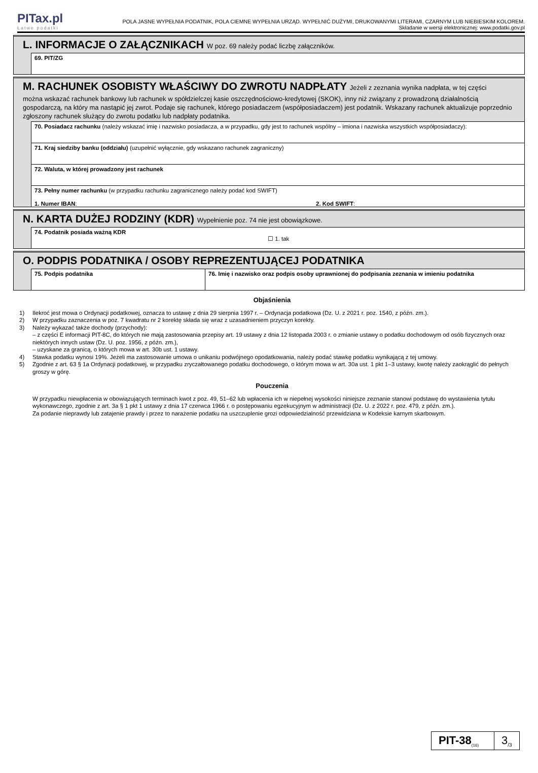PITax.pl
Łatwe podatki
POLA JASNE WYPEŁNIA PODATNIK, POLA CIEMNE WYPEŁNIA URZĄD. WYPEŁNIĆ DUŻYMI, DRUKOWANYMI LITERAMI, CZARNYM LUB NIEBIESKIM KOLOREM.
Składanie w wersji elektronicznej: www.podatki.gov.pl
L. INFORMACJE O ZAŁĄCZNIKACH W poz. 69 należy podać liczbę załączników.
69. PIT/ZG
M. RACHUNEK OSOBISTY WŁAŚCIWY DO ZWROTU NADPŁATY Jeżeli z zeznania wynika nadpłata, w tej części
można wskazać rachunek bankowy lub rachunek w spółdzielczej kasie oszczędnościowo-kredytowej (SKOK), inny niż związany z prowadzoną działalnością gospodarczą, na który ma nastąpić jej zwrot. Podaje się rachunek, którego posiadaczem (współposiadaczem) jest podatnik. Wskazany rachunek aktualizuje poprzednio zgłoszony rachunek służący do zwrotu podatku lub nadpłaty podatnika.
70. Posiadacz rachunku (należy wskazać imię i nazwisko posiadacza, a w przypadku, gdy jest to rachunek wspólny – imiona i nazwiska wszystkich współposiadaczy):
71. Kraj siedziby banku (oddziału) (uzupełnić wyłącznie, gdy wskazano rachunek zagraniczny)
72. Waluta, w której prowadzony jest rachunek
73. Pełny numer rachunku (w przypadku rachunku zagranicznego należy podać kod SWIFT)
1. Numer IBAN: 2. Kod SWIFT:
N. KARTA DUŻEJ RODZINY (KDR) Wypełnienie poz. 74 nie jest obowiązkowe.
74. Podatnik posiada ważną KDR
☐ 1. tak
O. PODPIS PODATNIKA / OSOBY REPREZENTUJĄCEJ PODATNIKA
75. Podpis podatnika 76. Imię i nazwisko oraz podpis osoby uprawnionej do podpisania zeznania w imieniu podatnika
Objaśnienia
1) Ilekroć jest mowa o Ordynacji podatkowej, oznacza to ustawę z dnia 29 sierpnia 1997 r. – Ordynacja podatkowa (Dz. U. z 2021 r. poz. 1540, z późn. zm.).
2) W przypadku zaznaczenia w poz. 7 kwadratu nr 2 korektę składa się wraz z uzasadnieniem przyczyn korekty.
3) Należy wykazać także dochody (przychody):
– z części E informacji PIT-8C, do których nie mają zastosowania przepisy art. 19 ustawy z dnia 12 listopada 2003 r. o zmianie ustawy o podatku dochodowym od osób fizycznych oraz niektórych innych ustaw (Dz. U. poz. 1956, z późn. zm.),
– uzyskane za granicą, o których mowa w art. 30b ust. 1 ustawy.
4) Stawka podatku wynosi 19%. Jeżeli ma zastosowanie umowa o unikaniu podwójnego opodatkowania, należy podać stawkę podatku wynikającą z tej umowy.
5) Zgodnie z art. 63 § 1a Ordynacji podatkowej, w przypadku zryczałtowanego podatku dochodowego, o którym mowa w art. 30a ust. 1 pkt 1–3 ustawy, kwotę należy zaokrąglić do pełnych groszy w górę.
Pouczenia
W przypadku niewpłacenia w obowiązujących terminach kwot z poz. 49, 51–62 lub wpłacenia ich w niepełnej wysokości niniejsze zeznanie stanowi podstawę do wystawienia tytułu wykonawczego, zgodnie z art. 3a § 1 pkt 1 ustawy z dnia 17 czerwca 1966 r. o postępowaniu egzekucyjnym w administracji (Dz. U. z 2022 r. poz. 479, z późn. zm.).
Za podanie nieprawdy lub zatajenie prawdy i przez to narażenie podatku na uszczuplenie grozi odpowiedzialność przewidziana w Kodeksie karnym skarbowym.
PIT-38<sub>(16)</sub>
3<sub>/3</sub>